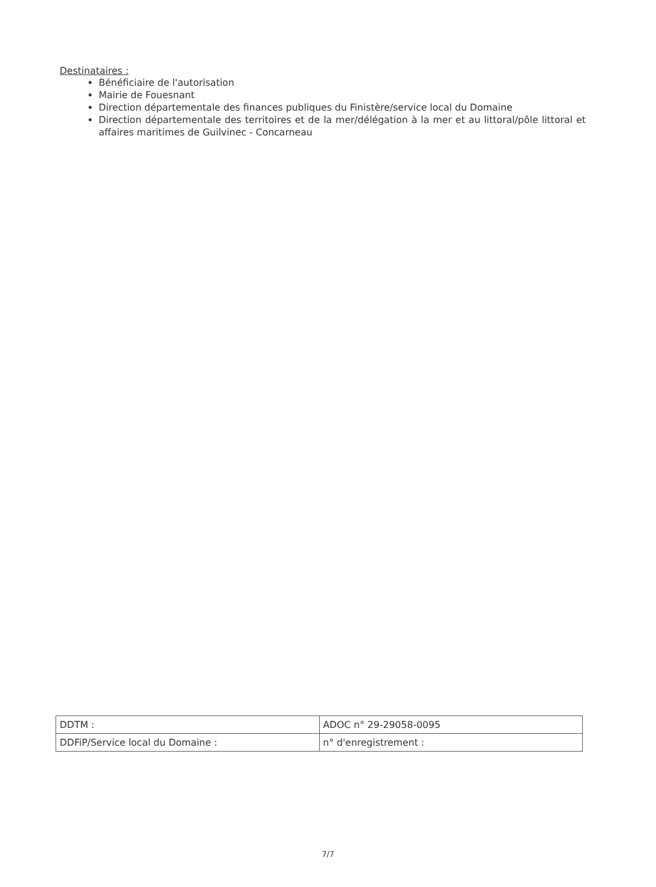Destinataires :
Bénéficiaire de l'autorisation
Mairie de Fouesnant
Direction départementale des finances publiques du Finistère/service local du Domaine
Direction départementale des territoires et de la mer/délégation à la mer et au littoral/pôle littoral et affaires maritimes de Guilvinec - Concarneau
| DDTM : | ADOC n° 29-29058-0095 |
| DDFiP/Service local du Domaine : | n° d'enregistrement : |
7/7